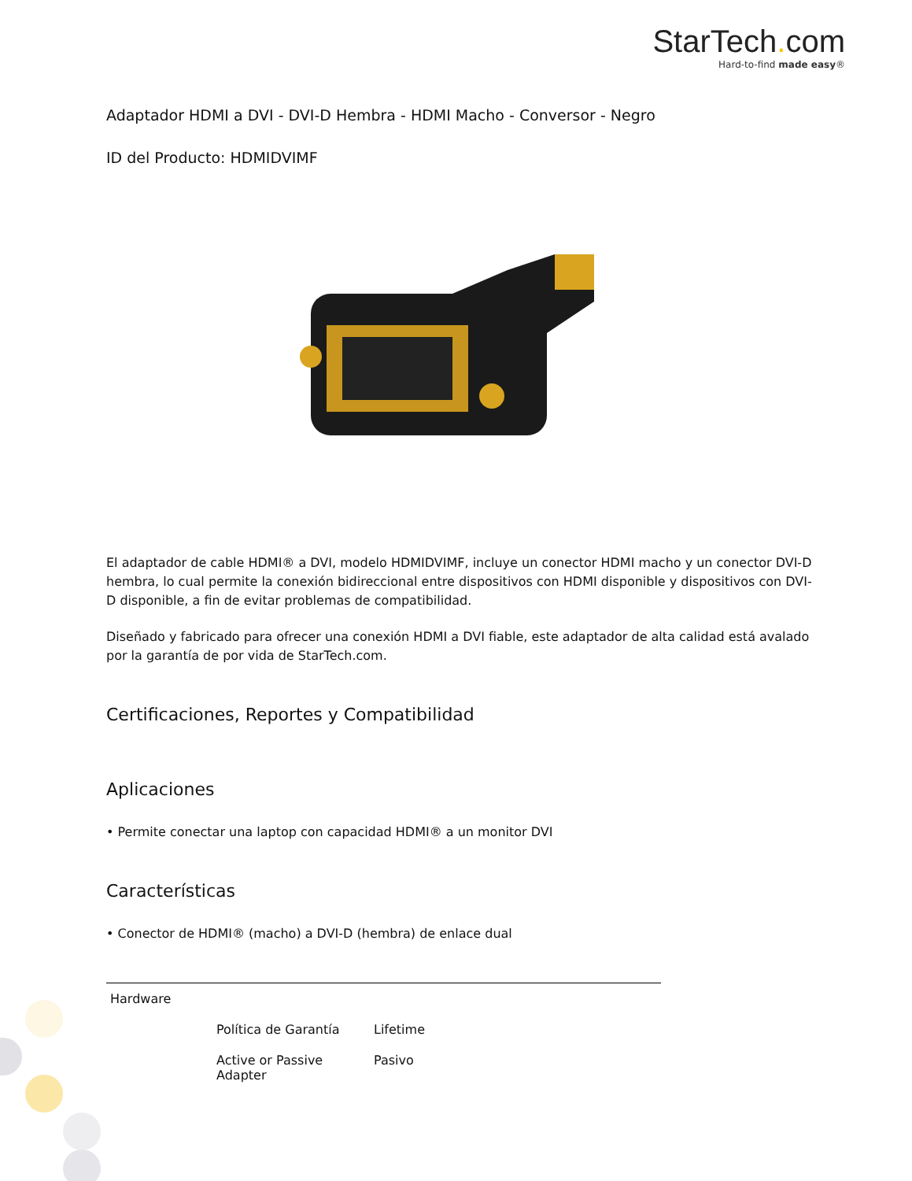StarTech. com
Hard-to-find made easy®
Adaptador HDMI a DVI - DVI-D Hembra - HDMI Macho - Conversor - Negro
ID del Producto: HDMIDVIMF
El adaptador de cable HDMI® a DVI, modelo HDMIDVIMF, incluye un conector HDMI macho y un conector DVI-D hembra, lo cual permite la conexión bidireccional entre dispositivos con HDMI disponible y dispositivos con DVI-D disponible, a fin de evitar problemas de compatibilidad.
Diseñado y fabricado para ofrecer una conexión HDMI a DVI fiable, este adaptador de alta calidad está avalado por la garantía de por vida de StarTech.com.
Certificaciones, Reportes y Compatibilidad
Aplicaciones
• Permite conectar una laptop con capacidad HDMI® a un monitor DVI
Características
• Conector de HDMI® (macho) a DVI-D (hembra) de enlace dual
| Hardware | | |
| | Política de Garantía | Lifetime |
| | Active or Passive Adapter | Pasivo |